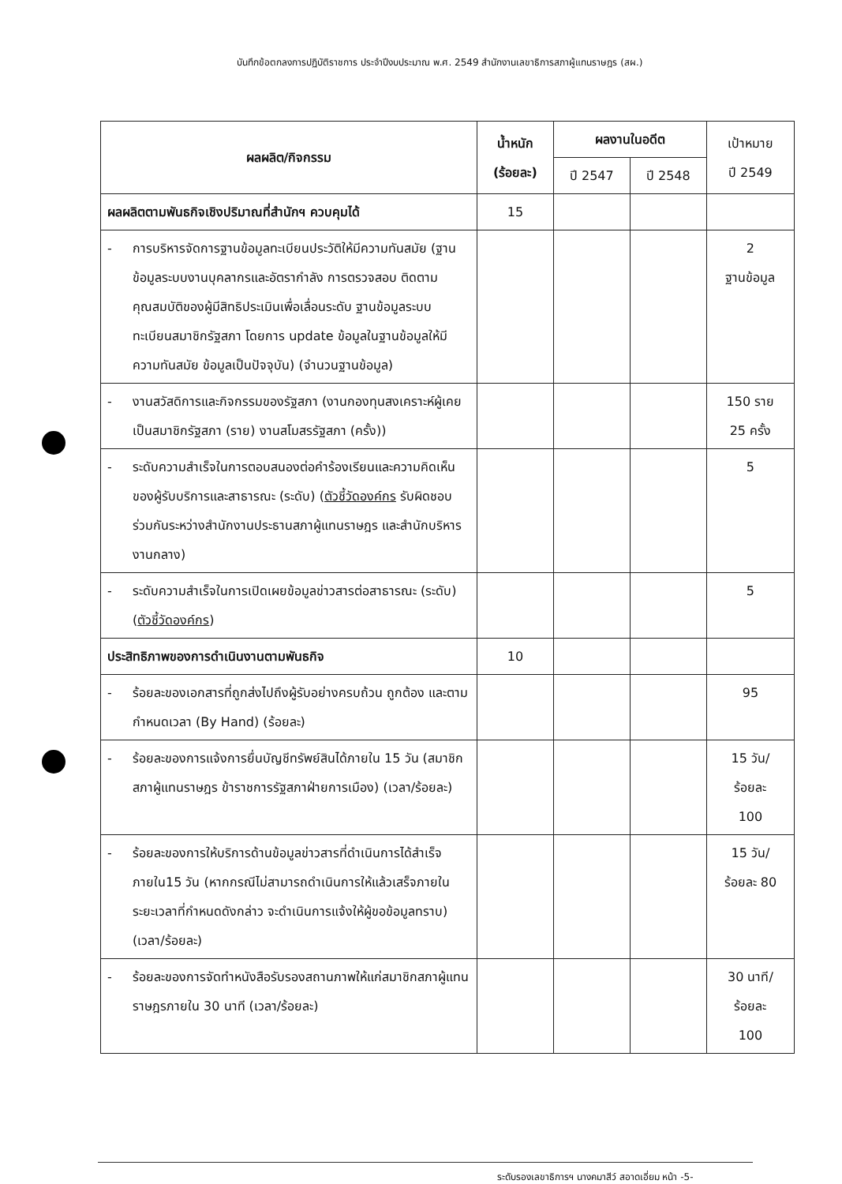บันทึกข้อตกลงการปฏิบัติราชการ ประจำปีงบประมาณ พ.ศ. 2549 สำนักงานเลขาธิการสภาผู้แทนราษฎร (สผ.)
| ผลผลิต/กิจกรรม | น้ำหนัก (ร้อยละ) | ผลงานในอดีต | | เป้าหมาย ปี 2549 |
| --- | --- | --- | --- | --- |
| | | ปี 2547 | ปี 2548 | |
| ผลผลิตตามพันธกิจเชิงปริมาณที่สำนักฯ ควบคุมได้ | 15 | | | |
| - การบริหารจัดการฐานข้อมูลทะเบียนประวัติให้มีความทันสมัย (ฐานข้อมูลระบบงานบุคลากรและอัตรากำลัง การตรวจสอบ ติดตามคุณสมบัติของผู้มีสิทธิประเมินเพื่อเลื่อนระดับ ฐานข้อมูลระบบทะเบียนสมาชิกรัฐสภา โดยการ update ข้อมูลในฐานข้อมูลให้มีความทันสมัย ข้อมูลเป็นปัจจุบัน) (จำนวนฐานข้อมูล) | | | | 2 ฐานข้อมูล |
| - งานสวัสดิการและกิจกรรมของรัฐสภา (งานกองทุนสงเคราะห์ผู้เคยเป็นสมาชิกรัฐสภา (ราย) งานสโมสรรัฐสภา (ครั้ง)) | | | | 150 ราย 25 ครั้ง |
| - ระดับความสำเร็จในการตอบสนองต่อคำร้องเรียนและความคิดเห็นของผู้รับบริการและสาธารณะ (ระดับ) ( ตัวชี้วัดองค์กร รับผิดชอบร่วมกันระหว่างสำนักงานประธานสภาผู้แทนราษฎร และสำนักบริหารงานกลาง) | | | | 5 |
| - ระดับความสำเร็จในการเปิดเผยข้อมูลข่าวสารต่อสาธารณะ (ระดับ) ( ตัวชี้วัดองค์กร ) | | | | 5 |
| ประสิทธิภาพของการดำเนินงานตามพันธกิจ | 10 | | | |
| - ร้อยละของเอกสารที่ถูกส่งไปถึงผู้รับอย่างครบถ้วน ถูกต้อง และตามกำหนดเวลา (By Hand) (ร้อยละ) | | | | 95 |
| - ร้อยละของการแจ้งการยื่นบัญชีทรัพย์สินได้ภายใน 15 วัน (สมาชิกสภาผู้แทนราษฎร ข้าราชการรัฐสภาฝ่ายการเมือง) (เวลา/ร้อยละ) | | | | 15 วัน/ ร้อยละ 100 |
| - ร้อยละของการให้บริการด้านข้อมูลข่าวสารที่ดำเนินการได้สำเร็จภายใน15 วัน (หากกรณีไม่สามารถดำเนินการให้แล้วเสร็จภายในระยะเวลาที่กำหนดดังกล่าว จะดำเนินการแจ้งให้ผู้ขอข้อมูลทราบ) (เวลา/ร้อยละ) | | | | 15 วัน/ ร้อยละ 80 |
| - ร้อยละของการจัดทำหนังสือรับรองสถานภาพให้แก่สมาชิกสภาผู้แทนราษฎรภายใน 30 นาที (เวลา/ร้อยละ) | | | | 30 นาที/ ร้อยละ 100 |
ระดับรองเลขาธิการฯ นางคมาสีว์ สอาดเอี่ยม หน้า -5-